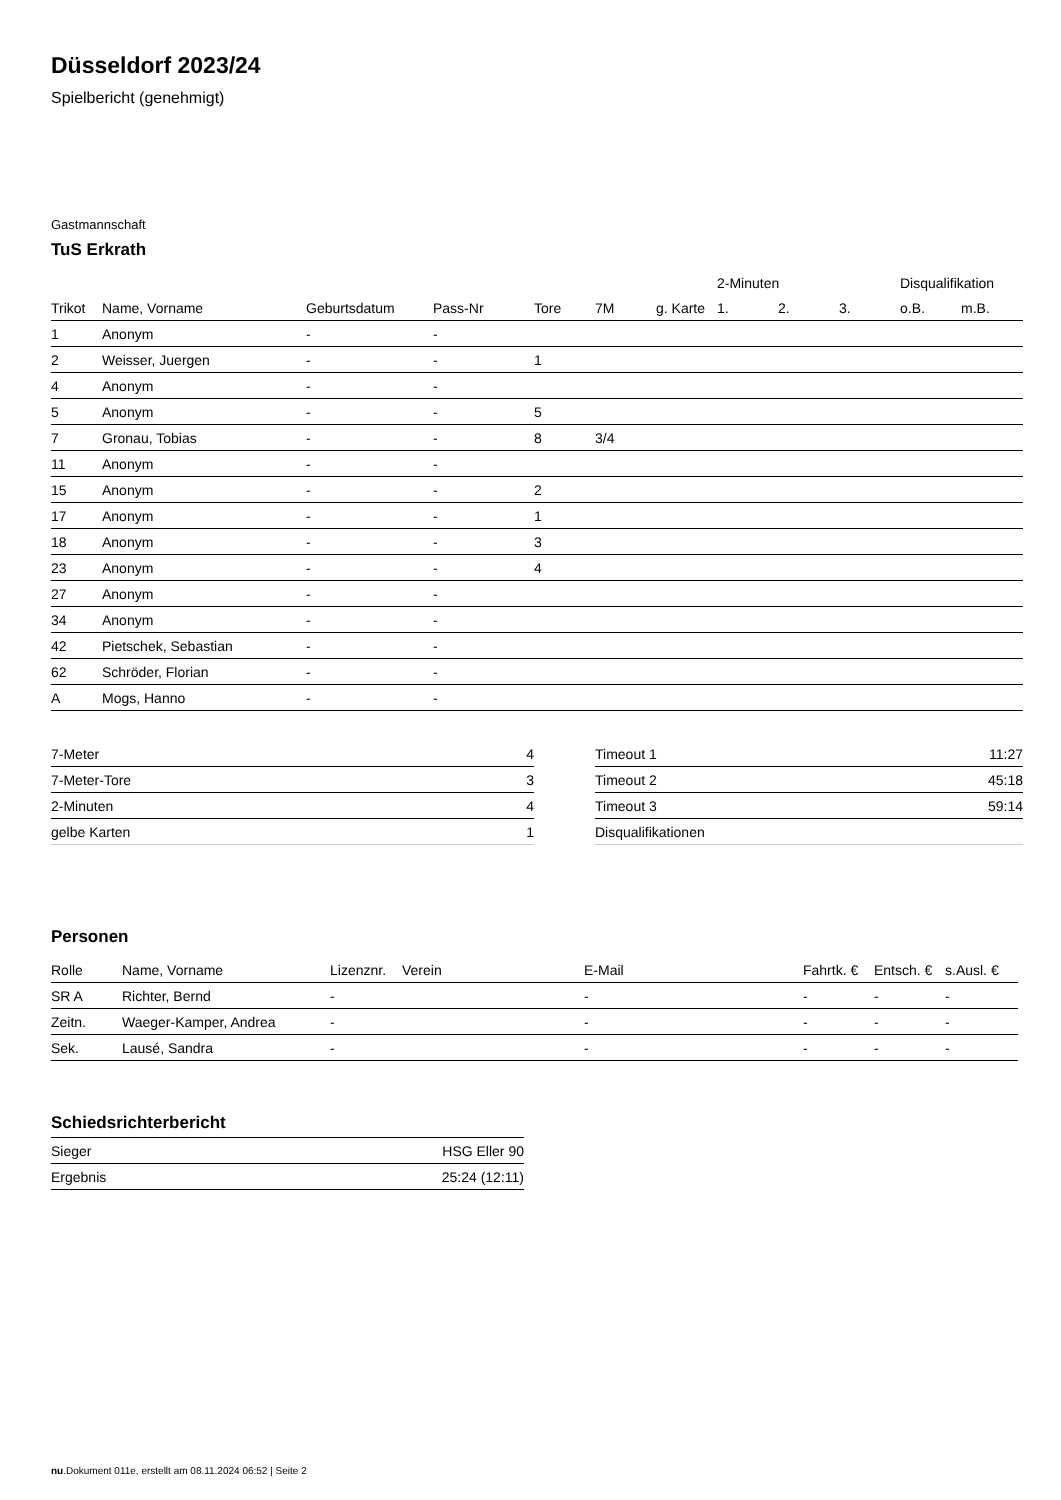Düsseldorf 2023/24
Spielbericht (genehmigt)
Gastmannschaft
TuS Erkrath
| | | | | | | | | 2-Minuten | | | Disqualifikation | |
| --- | --- | --- | --- | --- | --- | --- | --- | --- | --- | --- | --- | --- |
| Trikot | Name, Vorname | Geburtsdatum | Pass-Nr | Tore | 7M | g. Karte | | 1. | 2. | 3. | o.B. | m.B. |
| 1 | Anonym | - | - | | | | | | | | | |
| 2 | Weisser, Juergen | - | - | 1 | | | | | | | | |
| 4 | Anonym | - | - | | | | | | | | | |
| 5 | Anonym | - | - | 5 | | | | | | | | |
| 7 | Gronau, Tobias | - | - | 8 | 3/4 | | | | | | | |
| 11 | Anonym | - | - | | | | | | | | | |
| 15 | Anonym | - | - | 2 | | | | | | | | |
| 17 | Anonym | - | - | 1 | | | | | | | | |
| 18 | Anonym | - | - | 3 | | | | | | | | |
| 23 | Anonym | - | - | 4 | | | | | | | | |
| 27 | Anonym | - | - | | | | | | | | | |
| 34 | Anonym | - | - | | | | | | | | | |
| 42 | Pietschek, Sebastian | - | - | | | | | | | | | |
| 62 | Schröder, Florian | - | - | | | | | | | | | |
| A | Mogs, Hanno | - | - | | | | | | | | | |
| 7-Meter | 4 |
| 7-Meter-Tore | 3 |
| 2-Minuten | 4 |
| gelbe Karten | 1 |
| Timeout 1 | 11:27 |
| Timeout 2 | 45:18 |
| Timeout 3 | 59:14 |
| Disqualifikationen | |
Personen
| Rolle | Name, Vorname | Lizenznr. | Verein | E-Mail | Fahrtk. € | Entsch. € | s.Ausl. € |
| --- | --- | --- | --- | --- | --- | --- | --- |
| SR A | Richter, Bernd | - | | - | - | - | - |
| Zeitn. | Waeger-Kamper, Andrea | - | | - | - | - | - |
| Sek. | Lausé, Sandra | - | | - | - | - | - |
Schiedsrichterbericht
| Sieger | HSG Eller 90 |
| Ergebnis | 25:24 (12:11) |
nu.Dokument 011e, erstellt am 08.11.2024 06:52 | Seite 2